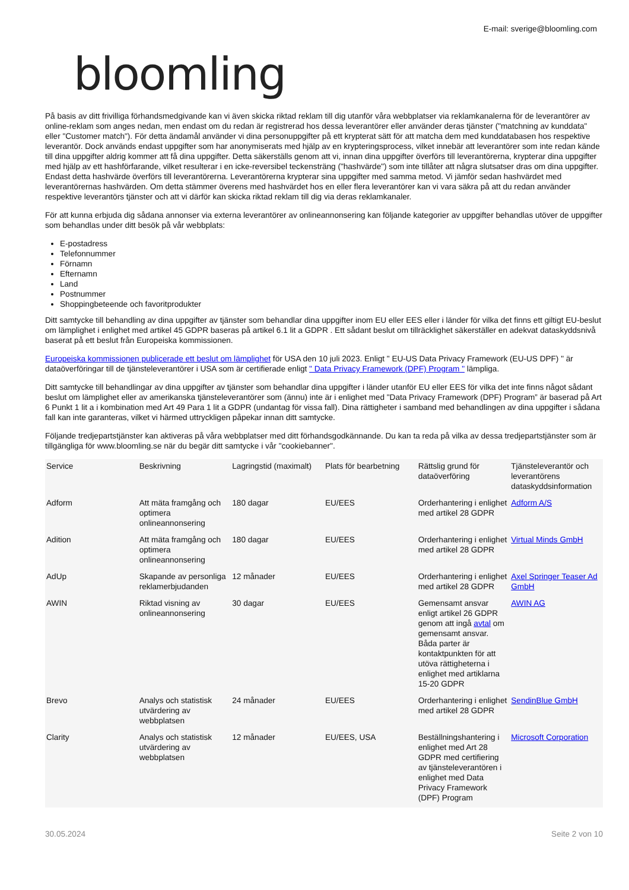E-mail: sverige@bloomling.com
bloomling
På basis av ditt frivilliga förhandsmedgivande kan vi även skicka riktad reklam till dig utanför våra webbplatser via reklamkanalerna för de leverantörer av online-reklam som anges nedan, men endast om du redan är registrerad hos dessa leverantörer eller använder deras tjänster ("matchning av kunddata" eller "Customer match"). För detta ändamål använder vi dina personuppgifter på ett krypterat sätt för att matcha dem med kunddatabasen hos respektive leverantör. Dock används endast uppgifter som har anonymiserats med hjälp av en krypteringsprocess, vilket innebär att leverantörer som inte redan kände till dina uppgifter aldrig kommer att få dina uppgifter. Detta säkerställs genom att vi, innan dina uppgifter överförs till leverantörerna, krypterar dina uppgifter med hjälp av ett hashförfarande, vilket resulterar i en icke-reversibel teckensträng ("hashvärde") som inte tillåter att några slutsatser dras om dina uppgifter. Endast detta hashvärde överförs till leverantörerna. Leverantörerna krypterar sina uppgifter med samma metod. Vi jämför sedan hashvärdet med leverantörernas hashvärden. Om detta stämmer överens med hashvärdet hos en eller flera leverantörer kan vi vara säkra på att du redan använder respektive leverantörs tjänster och att vi därför kan skicka riktad reklam till dig via deras reklamkanaler.
För att kunna erbjuda dig sådana annonser via externa leverantörer av onlineannonsering kan följande kategorier av uppgifter behandlas utöver de uppgifter som behandlas under ditt besök på vår webbplats:
E-postadress
Telefonnummer
Förnamn
Efternamn
Land
Postnummer
Shoppingbeteende och favoritprodukter
Ditt samtycke till behandling av dina uppgifter av tjänster som behandlar dina uppgifter inom EU eller EES eller i länder för vilka det finns ett giltigt EU-beslut om lämplighet i enlighet med artikel 45 GDPR baseras på artikel 6.1 lit a GDPR . Ett sådant beslut om tillräcklighet säkerställer en adekvat dataskyddsnivå baserat på ett beslut från Europeiska kommissionen.
Europeiska kommissionen publicerade ett beslut om lämplighet för USA den 10 juli 2023. Enligt " EU-US Data Privacy Framework (EU-US DPF) " är dataöverföringar till de tjänsteleverantörer i USA som är certifierade enligt " Data Privacy Framework (DPF) Program " lämpliga.
Ditt samtycke till behandlingar av dina uppgifter av tjänster som behandlar dina uppgifter i länder utanför EU eller EES för vilka det inte finns något sådant beslut om lämplighet eller av amerikanska tjänsteleverantörer som (ännu) inte är i enlighet med "Data Privacy Framework (DPF) Program” är baserad på Art 6 Punkt 1 lit a i kombination med Art 49 Para 1 lit a GDPR (undantag för vissa fall). Dina rättigheter i samband med behandlingen av dina uppgifter i sådana fall kan inte garanteras, vilket vi härmed uttryckligen påpekar innan ditt samtycke.
Följande tredjepartstjänster kan aktiveras på våra webbplatser med ditt förhandsgodkännande. Du kan ta reda på vilka av dessa tredjepartstjänster som är tillgängliga för www.bloomling.se när du begär ditt samtycke i vår "cookiebanner".
| Service | Beskrivning | Lagringstid (maximalt) | Plats för bearbetning | Rättslig grund för dataöverföring | Tjänsteleverantör och leverantörens dataskyddsinformation |
| --- | --- | --- | --- | --- | --- |
| Adform | Att mäta framgång och optimera onlineannonsering | 180 dagar | EU/EES | Orderhantering i enlighet med artikel 28 GDPR | Adform A/S |
| Adition | Att mäta framgång och optimera onlineannonsering | 180 dagar | EU/EES | Orderhantering i enlighet med artikel 28 GDPR | Virtual Minds GmbH |
| AdUp | Skapande av personliga reklamerbjudanden | 12 månader | EU/EES | Orderhantering i enlighet med artikel 28 GDPR | Axel Springer Teaser Ad GmbH |
| AWIN | Riktad visning av onlineannonsering | 30 dagar | EU/EES | Gemensamt ansvar enligt artikel 26 GDPR genom att ingå avtal om gemensamt ansvar. Båda parter är kontaktpunkten för att utöva rättigheterna i enlighet med artiklarna 15-20 GDPR | AWIN AG |
| Brevo | Analys och statistisk utvärdering av webbplatsen | 24 månader | EU/EES | Orderhantering i enlighet med artikel 28 GDPR | SendinBlue GmbH |
| Clarity | Analys och statistisk utvärdering av webbplatsen | 12 månader | EU/EES, USA | Beställningshantering i enlighet med Art 28 GDPR med certifiering av tjänsteleverantören i enlighet med Data Privacy Framework (DPF) Program | Microsoft Corporation |
30.05.2024 Seite 2 von 10